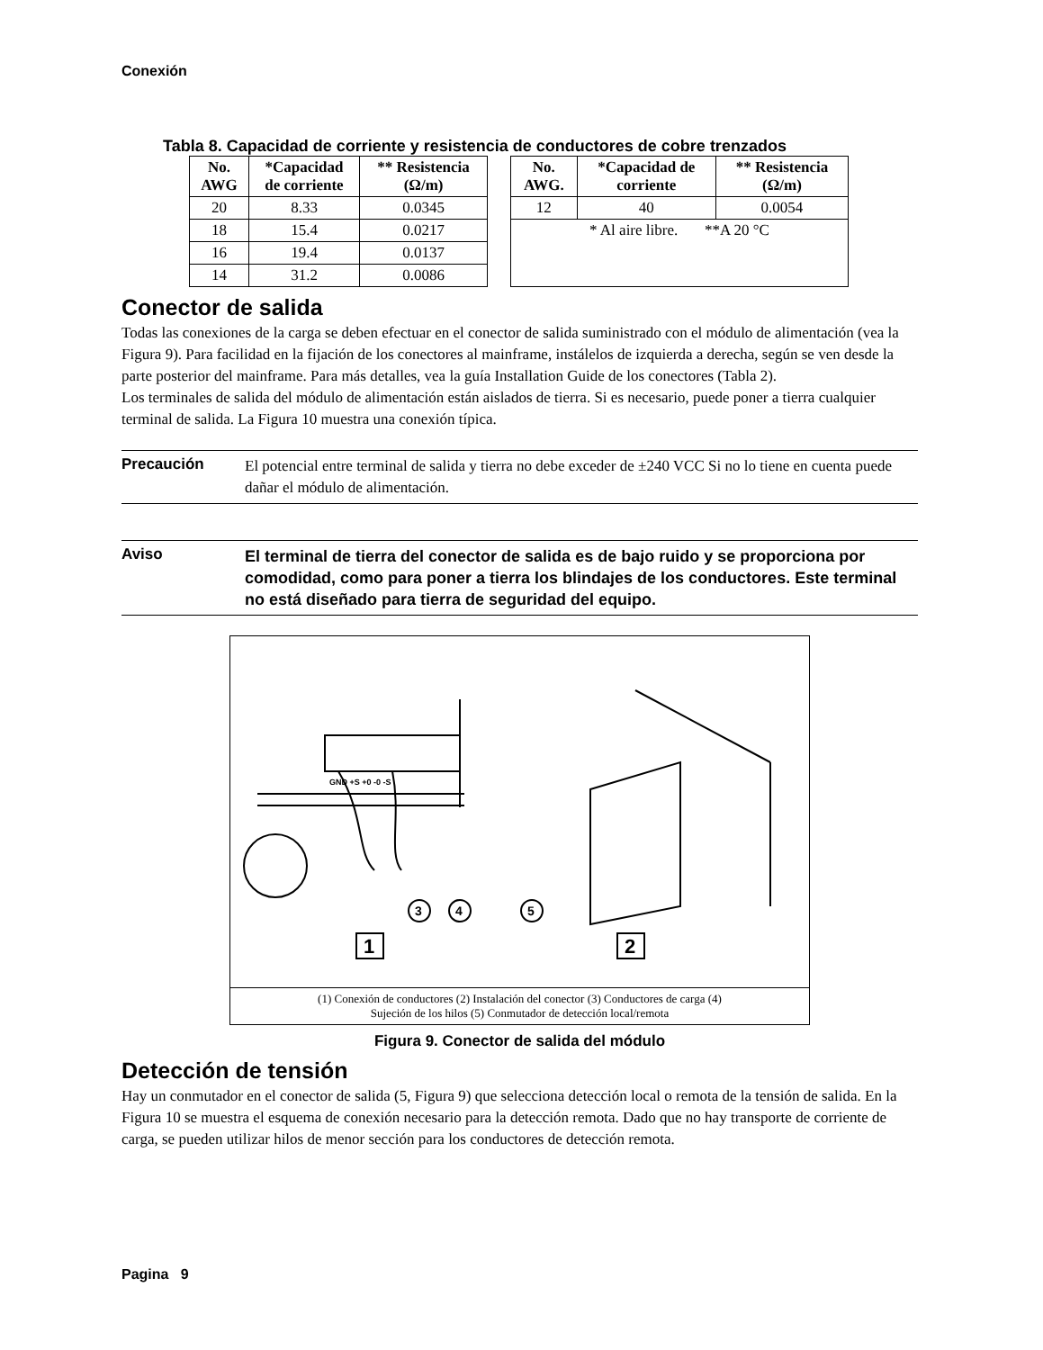Conexión
Tabla 8. Capacidad de corriente y resistencia de conductores de cobre trenzados
| No. AWG | *Capacidad de corriente | ** Resistencia (Ω/m) |
| --- | --- | --- |
| 20 | 8.33 | 0.0345 |
| 18 | 15.4 | 0.0217 |
| 16 | 19.4 | 0.0137 |
| 14 | 31.2 | 0.0086 |
| No. AWG. | *Capacidad de corriente | ** Resistencia (Ω/m) |
| --- | --- | --- |
| 12 | 40 | 0.0054 |
| * Al aire libre. **A 20 °C | | |
Conector de salida
Todas las conexiones de la carga se deben efectuar en el conector de salida suministrado con el módulo de alimentación (vea la Figura 9). Para facilidad en la fijación de los conectores al mainframe, instálelos de izquierda a derecha, según se ven desde la parte posterior del mainframe. Para más detalles, vea la guía Installation Guide de los conectores (Tabla 2).
Los terminales de salida del módulo de alimentación están aislados de tierra. Si es necesario, puede poner a tierra cualquier terminal de salida. La Figura 10 muestra una conexión típica.
Precaución
El potencial entre terminal de salida y tierra no debe exceder de ±240 VCC Si no lo tiene en cuenta puede dañar el módulo de alimentación.
Aviso
El terminal de tierra del conector de salida es de bajo ruido y se proporciona por comodidad, como para poner a tierra los blindajes de los conductores. Este terminal no está diseñado para tierra de seguridad del equipo.
3
4
5
1
2
GND +S +0 -0 -S
(1) Conexión de conductores (2) Instalación del conector (3) Conductores de carga (4)
Sujeción de los hilos (5) Conmutador de detección local/remota
Figura 9. Conector de salida del módulo
Detección de tensión
Hay un conmutador en el conector de salida (5, Figura 9) que selecciona detección local o remota de la tensión de salida. En la Figura 10 se muestra el esquema de conexión necesario para la detección remota. Dado que no hay transporte de corriente de carga, se pueden utilizar hilos de menor sección para los conductores de detección remota.
Pagina 9